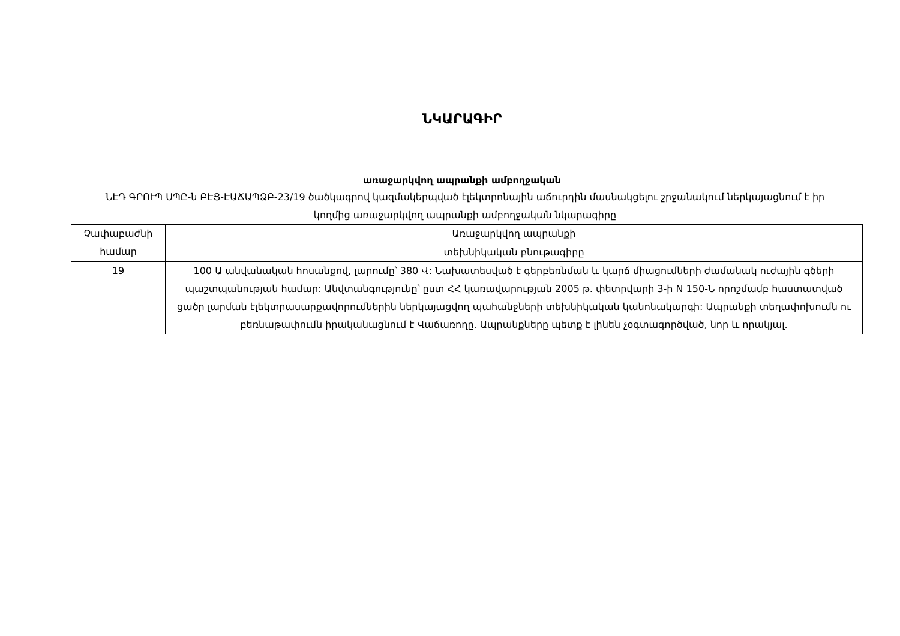ՆԿԱՐԱԳԻՐ
առաջարկվող ապրանքի ամբողջական
ՆԷԴ ԳՐՈՒՊ ՍՊԸ-ն ԲԷՑ-ԷԱՃԱՊՁԲ-23/19 ծածկագրով կազմակերպված էլեկտրոնային աճուրդին մասնակցելու շրջանակում ներկայացնում է իր կողմից առաջարկվող ապրանքի ամբողջական նկարագիրը
| Չափաբաժնի համար | Առաջարկվող ապրանքի |
| --- | --- |
| | տեխնիկական բնութագիրը |
| 19 | 100 Ա անվանական հոսանքով, լարումը՝ 380 Վ: Նախատեսված է գերբեռնման և կարճ միացումների ժամանակ ուժային գծերի պաշտպանության համար: Անվտանգությունը՝ ըստ ՀՀ կառավարության 2005 թ. փետրվարի 3-ի N 150-Ն որոշմամբ հաստատված ցածր լարման էլեկտրասարքավորումներին ներկայացվող պահանջների տեխնիկական կանոնակարգի: Ապրանքի տեղափոխումն ու բեռնաթափումն իրականացնում է Վաճառողը. Ապրանքները պետք է լինեն չօգտագործված, նոր և որակյալ. |